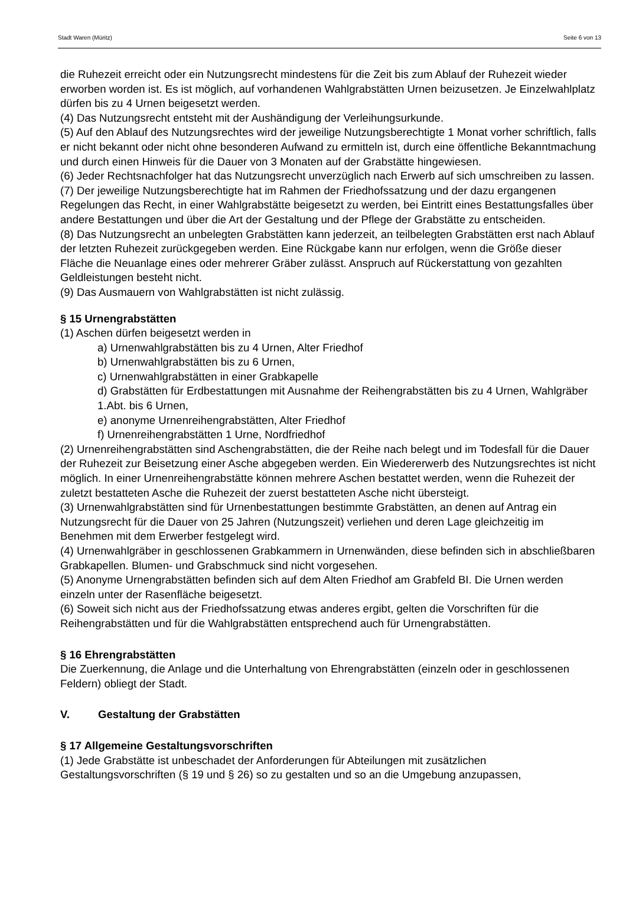Stadt Waren (Müritz) Seite 6 von 13
die Ruhezeit erreicht oder ein Nutzungsrecht mindestens für die Zeit bis zum Ablauf der Ruhezeit wieder erworben worden ist. Es ist möglich, auf vorhandenen Wahlgrabstätten Urnen beizusetzen. Je Einzelwahlplatz dürfen bis zu 4 Urnen beigesetzt werden.
(4) Das Nutzungsrecht entsteht mit der Aushändigung der Verleihungsurkunde.
(5) Auf den Ablauf des Nutzungsrechtes wird der jeweilige Nutzungsberechtigte 1 Monat vorher schriftlich, falls er nicht bekannt oder nicht ohne besonderen Aufwand zu ermitteln ist, durch eine öffentliche Bekanntmachung und durch einen Hinweis für die Dauer von 3 Monaten auf der Grabstätte hingewiesen.
(6) Jeder Rechtsnachfolger hat das Nutzungsrecht unverzüglich nach Erwerb auf sich umschreiben zu lassen.
(7) Der jeweilige Nutzungsberechtigte hat im Rahmen der Friedhofssatzung und der dazu ergangenen Regelungen das Recht, in einer Wahlgrabstätte beigesetzt zu werden, bei Eintritt eines Bestattungsfalles über andere Bestattungen und über die Art der Gestaltung und der Pflege der Grabstätte zu entscheiden.
(8) Das Nutzungsrecht an unbelegten Grabstätten kann jederzeit, an teilbelegten Grabstätten erst nach Ablauf der letzten Ruhezeit zurückgegeben werden. Eine Rückgabe kann nur erfolgen, wenn die Größe dieser Fläche die Neuanlage eines oder mehrerer Gräber zulässt. Anspruch auf Rückerstattung von gezahlten Geldleistungen besteht nicht.
(9) Das Ausmauern von Wahlgrabstätten ist nicht zulässig.
§ 15 Urnengrabstätten
(1) Aschen dürfen beigesetzt werden in
a) Urnenwahlgrabstätten bis zu 4 Urnen, Alter Friedhof
b) Urnenwahlgrabstätten bis zu 6 Urnen,
c) Urnenwahlgrabstätten in einer Grabkapelle
d) Grabstätten für Erdbestattungen mit Ausnahme der Reihengrabstätten bis zu 4 Urnen, Wahlgräber 1.Abt. bis 6 Urnen,
e) anonyme Urnenreihengrabstätten, Alter Friedhof
f) Urnenreihengrabstätten 1 Urne, Nordfriedhof
(2) Urnenreihengrabstätten sind Aschengrabstätten, die der Reihe nach belegt und im Todesfall für die Dauer der Ruhezeit zur Beisetzung einer Asche abgegeben werden. Ein Wiedererwerb des Nutzungsrechtes ist nicht möglich. In einer Urnenreihengrabstätte können mehrere Aschen bestattet werden, wenn die Ruhezeit der zuletzt bestatteten Asche die Ruhezeit der zuerst bestatteten Asche nicht übersteigt.
(3) Urnenwahlgrabstätten sind für Urnenbestattungen bestimmte Grabstätten, an denen auf Antrag ein Nutzungsrecht für die Dauer von 25 Jahren (Nutzungszeit) verliehen und deren Lage gleichzeitig im Benehmen mit dem Erwerber festgelegt wird.
(4) Urnenwahlgräber in geschlossenen Grabkammern in Urnenwänden, diese befinden sich in abschließbaren Grabkapellen. Blumen- und Grabschmuck sind nicht vorgesehen.
(5) Anonyme Urnengrabstätten befinden sich auf dem Alten Friedhof am Grabfeld BI. Die Urnen werden einzeln unter der Rasenfläche beigesetzt.
(6) Soweit sich nicht aus der Friedhofssatzung etwas anderes ergibt, gelten die Vorschriften für die Reihengrabstätten und für die Wahlgrabstätten entsprechend auch für Urnengrabstätten.
§ 16 Ehrengrabstätten
Die Zuerkennung, die Anlage und die Unterhaltung von Ehrengrabstätten (einzeln oder in geschlossenen Feldern) obliegt der Stadt.
V. Gestaltung der Grabstätten
§ 17 Allgemeine Gestaltungsvorschriften
(1) Jede Grabstätte ist unbeschadet der Anforderungen für Abteilungen mit zusätzlichen Gestaltungsvorschriften (§ 19 und § 26) so zu gestalten und so an die Umgebung anzupassen,